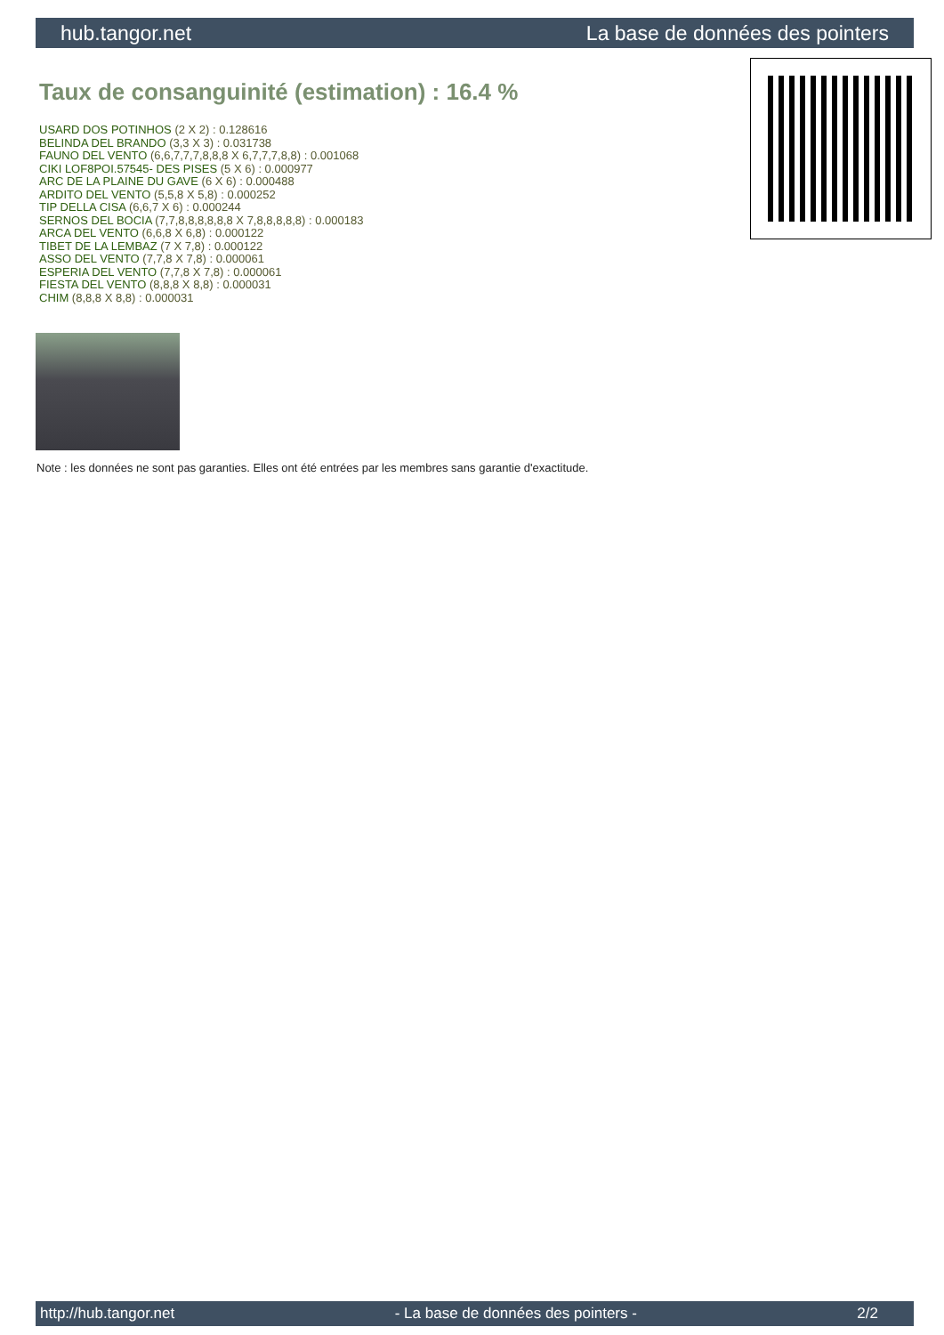hub.tangor.net La base de données des pointers
Taux de consanguinité (estimation) : 16.4 %
USARD DOS POTINHOS (2 X 2) : 0.128616
BELINDA DEL BRANDO (3,3 X 3) : 0.031738
FAUNO DEL VENTO (6,6,7,7,7,8,8,8 X 6,7,7,7,8,8) : 0.001068
CIKI LOF8POI.57545- DES PISES (5 X 6) : 0.000977
ARC DE LA PLAINE DU GAVE (6 X 6) : 0.000488
ARDITO DEL VENTO (5,5,8 X 5,8) : 0.000252
TIP DELLA CISA (6,6,7 X 6) : 0.000244
SERNOS DEL BOCIA (7,7,8,8,8,8,8,8 X 7,8,8,8,8,8) : 0.000183
ARCA DEL VENTO (6,6,8 X 6,8) : 0.000122
TIBET DE LA LEMBAZ (7 X 7,8) : 0.000122
ASSO DEL VENTO (7,7,8 X 7,8) : 0.000061
ESPERIA DEL VENTO (7,7,8 X 7,8) : 0.000061
FIESTA DEL VENTO (8,8,8 X 8,8) : 0.000031
CHIM (8,8,8 X 8,8) : 0.000031
Note : les données ne sont pas garanties. Elles ont été entrées par les membres sans garantie d'exactitude.
http://hub.tangor.net - La base de données des pointers - 2/2